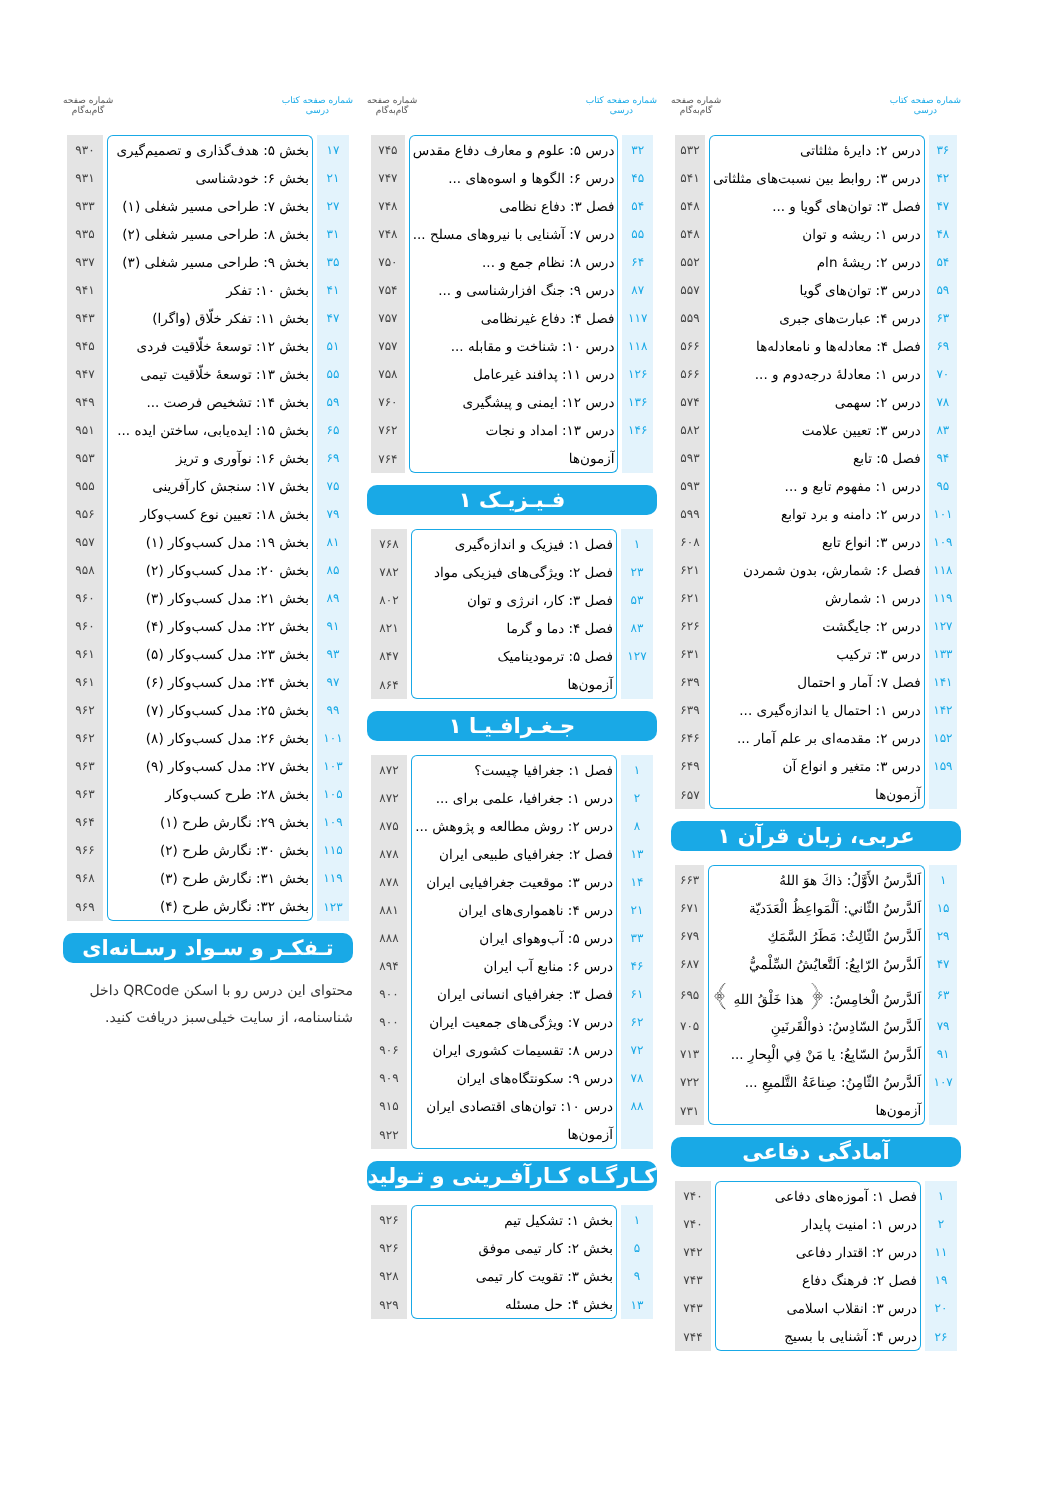شماره صفحه کتاب
درسی
شماره صفحه
گام‌به‌گام
| ۳۶ | درس ۲: دایرهٔ مثلثاتی | ۵۳۲ |
| ۴۲ | درس ۳: روابط بین نسبت‌های مثلثاتی | ۵۴۱ |
| ۴۷ | فصل ۳: توان‌های گویا و ... | ۵۴۸ |
| ۴۸ | درس ۱: ریشه و توان | ۵۴۸ |
| ۵۴ | درس ۲: ریشهٔ nام | ۵۵۲ |
| ۵۹ | درس ۳: توان‌های گویا | ۵۵۷ |
| ۶۳ | درس ۴: عبارت‌های جبری | ۵۵۹ |
| ۶۹ | فصل ۴: معادله‌ها و نامعادله‌ها | ۵۶۶ |
| ۷۰ | درس ۱: معادلهٔ درجه‌دوم و ... | ۵۶۶ |
| ۷۸ | درس ۲: سهمی | ۵۷۴ |
| ۸۳ | درس ۳: تعیین علامت | ۵۸۲ |
| ۹۴ | فصل ۵: تابع | ۵۹۳ |
| ۹۵ | درس ۱: مفهوم تابع و ... | ۵۹۳ |
| ۱۰۱ | درس ۲: دامنه و برد توابع | ۵۹۹ |
| ۱۰۹ | درس ۳: انواع تابع | ۶۰۸ |
| ۱۱۸ | فصل ۶: شمارش، بدون شمردن | ۶۲۱ |
| ۱۱۹ | درس ۱: شمارش | ۶۲۱ |
| ۱۲۷ | درس ۲: جایگشت | ۶۲۶ |
| ۱۳۳ | درس ۳: ترکیب | ۶۳۱ |
| ۱۴۱ | فصل ۷: آمار و احتمال | ۶۳۹ |
| ۱۴۲ | درس ۱: احتمال یا اندازه‌گیری ... | ۶۳۹ |
| ۱۵۲ | درس ۲: مقدمه‌ای بر علم آمار ... | ۶۴۶ |
| ۱۵۹ | درس ۳: متغیر و انواع آن | ۶۴۹ |
| | آزمون‌ها | ۶۵۷ |
عربی، زبان قرآن ۱
| ۱ | اَلدَّرسُ الأَوَّلُ: ذاكَ هوَ اللهُ | ۶۶۳ |
| ۱۵ | اَلدَّرسُ الثّاني: اَلْمَواعِظُ الْعَدَدیّة | ۶۷۱ |
| ۲۹ | اَلدَّرسُ الثّالِثُ: مَطَرُ السَّمَكِ | ۶۷۹ |
| ۴۷ | اَلدَّرسُ الرّابِعُ: اَلتَّعایُشُ السِّلْميُّ | ۶۸۷ |
| ۶۳ | اَلدَّرسُ الْخامِسُ: ﴿ هذا خَلْقُ اللهِ ﴾ | ۶۹۵ |
| ۷۹ | اَلدَّرسُ السّادِسُ: ذوالْقَرنَینِ | ۷۰۵ |
| ۹۱ | اَلدَّرسُ السّابِعُ: یا مَنْ فِي الْبِحارِ ... | ۷۱۳ |
| ۱۰۷ | اَلدَّرسُ الثّامِنُ: صِناعَةُ التَّلمیعِ ... | ۷۲۲ |
| | آزمون‌ها | ۷۳۱ |
آمادگی دفاعی
| ۱ | فصل ۱: آموزه‌های دفاعی | ۷۴۰ |
| ۲ | درس ۱: امنیت پایدار | ۷۴۰ |
| ۱۱ | درس ۲: اقتدار دفاعی | ۷۴۲ |
| ۱۹ | فصل ۲: فرهنگ دفاع | ۷۴۳ |
| ۲۰ | درس ۳: انقلاب اسلامی | ۷۴۳ |
| ۲۶ | درس ۴: آشنایی با بسیج | ۷۴۴ |
شماره صفحه کتاب
درسی
شماره صفحه
گام‌به‌گام
| ۳۲ | درس ۵: علوم و معارف دفاع مقدس | ۷۴۵ |
| ۴۵ | درس ۶: الگوها و اسوه‌های ... | ۷۴۷ |
| ۵۴ | فصل ۳: دفاع نظامی | ۷۴۸ |
| ۵۵ | درس ۷: آشنایی با نیروهای مسلح ... | ۷۴۸ |
| ۶۴ | درس ۸: نظام جمع و ... | ۷۵۰ |
| ۸۷ | درس ۹: جنگ افزارشناسی و ... | ۷۵۴ |
| ۱۱۷ | فصل ۴: دفاع غیرنظامی | ۷۵۷ |
| ۱۱۸ | درس ۱۰: شناخت و مقابله ... | ۷۵۷ |
| ۱۲۶ | درس ۱۱: پدافند غیرعامل | ۷۵۸ |
| ۱۳۶ | درس ۱۲: ایمنی و پیشگیری | ۷۶۰ |
| ۱۴۶ | درس ۱۳: امداد و نجات | ۷۶۲ |
| | آزمون‌ها | ۷۶۴ |
فـیـزیـک ۱
| ۱ | فصل ۱: فیزیک و اندازه‌گیری | ۷۶۸ |
| ۲۳ | فصل ۲: ویژگی‌های فیزیکی مواد | ۷۸۲ |
| ۵۳ | فصل ۳: کار، انرژی و توان | ۸۰۲ |
| ۸۳ | فصل ۴: دما و گرما | ۸۲۱ |
| ۱۲۷ | فصل ۵: ترمودینامیک | ۸۴۷ |
| | آزمون‌ها | ۸۶۴ |
جـغـرافـیـا ۱
| ۱ | فصل ۱: جغرافیا چیست؟ | ۸۷۲ |
| ۲ | درس ۱: جغرافیا، علمی برای ... | ۸۷۲ |
| ۸ | درس ۲: روش مطالعه و پژوهش ... | ۸۷۵ |
| ۱۳ | فصل ۲: جغرافیای طبیعی ایران | ۸۷۸ |
| ۱۴ | درس ۳: موقعیت جغرافیایی ایران | ۸۷۸ |
| ۲۱ | درس ۴: ناهمواری‌های ایران | ۸۸۱ |
| ۳۳ | درس ۵: آب‌وهوای ایران | ۸۸۸ |
| ۴۶ | درس ۶: منابع آب ایران | ۸۹۴ |
| ۶۱ | فصل ۳: جغرافیای انسانی ایران | ۹۰۰ |
| ۶۲ | درس ۷: ویژگی‌های جمعیت ایران | ۹۰۰ |
| ۷۲ | درس ۸: تقسیمات کشوری ایران | ۹۰۶ |
| ۷۸ | درس ۹: سکونتگاه‌های ایران | ۹۰۹ |
| ۸۸ | درس ۱۰: توان‌های اقتصادی ایران | ۹۱۵ |
| | آزمون‌ها | ۹۲۲ |
کـارگـاه کـارآفـرینی و تـولید
| ۱ | بخش ۱: تشکیل تیم | ۹۲۶ |
| ۵ | بخش ۲: کار تیمی موفق | ۹۲۶ |
| ۹ | بخش ۳: تقویت کار تیمی | ۹۲۸ |
| ۱۳ | بخش ۴: حل مسئله | ۹۲۹ |
شماره صفحه کتاب
درسی
شماره صفحه
گام‌به‌گام
| ۱۷ | بخش ۵: هدف‌گذاری و تصمیم‌گیری | ۹۳۰ |
| ۲۱ | بخش ۶: خودشناسی | ۹۳۱ |
| ۲۷ | بخش ۷: طراحی مسیر شغلی (۱) | ۹۳۳ |
| ۳۱ | بخش ۸: طراحی مسیر شغلی (۲) | ۹۳۵ |
| ۳۵ | بخش ۹: طراحی مسیر شغلی (۳) | ۹۳۷ |
| ۴۱ | بخش ۱۰: تفکر | ۹۴۱ |
| ۴۷ | بخش ۱۱: تفکر خلّاق (واگرا) | ۹۴۳ |
| ۵۱ | بخش ۱۲: توسعهٔ خلّاقیت فردی | ۹۴۵ |
| ۵۵ | بخش ۱۳: توسعهٔ خلّاقیت تیمی | ۹۴۷ |
| ۵۹ | بخش ۱۴: تشخیص فرصت ... | ۹۴۹ |
| ۶۵ | بخش ۱۵: ایده‌یابی، ساختن ایده ... | ۹۵۱ |
| ۶۹ | بخش ۱۶: نوآوری و تریز | ۹۵۳ |
| ۷۵ | بخش ۱۷: سنجش کارآفرینی | ۹۵۵ |
| ۷۹ | بخش ۱۸: تعیین نوع کسب‌وکار | ۹۵۶ |
| ۸۱ | بخش ۱۹: مدل کسب‌وکار (۱) | ۹۵۷ |
| ۸۵ | بخش ۲۰: مدل کسب‌وکار (۲) | ۹۵۸ |
| ۸۹ | بخش ۲۱: مدل کسب‌وکار (۳) | ۹۶۰ |
| ۹۱ | بخش ۲۲: مدل کسب‌وکار (۴) | ۹۶۰ |
| ۹۳ | بخش ۲۳: مدل کسب‌وکار (۵) | ۹۶۱ |
| ۹۷ | بخش ۲۴: مدل کسب‌وکار (۶) | ۹۶۱ |
| ۹۹ | بخش ۲۵: مدل کسب‌وکار (۷) | ۹۶۲ |
| ۱۰۱ | بخش ۲۶: مدل کسب‌وکار (۸) | ۹۶۲ |
| ۱۰۳ | بخش ۲۷: مدل کسب‌وکار (۹) | ۹۶۳ |
| ۱۰۵ | بخش ۲۸: طرح کسب‌وکار | ۹۶۳ |
| ۱۰۹ | بخش ۲۹: نگارش طرح (۱) | ۹۶۴ |
| ۱۱۵ | بخش ۳۰: نگارش طرح (۲) | ۹۶۶ |
| ۱۱۹ | بخش ۳۱: نگارش طرح (۳) | ۹۶۸ |
| ۱۲۳ | بخش ۳۲: نگارش طرح (۴) | ۹۶۹ |
تـفکـر و سـواد رسـانه‌ای
محتوای این درس رو با اسکن QRCode داخل شناسنامه، از سایت خیلی‌سبز دریافت کنید.